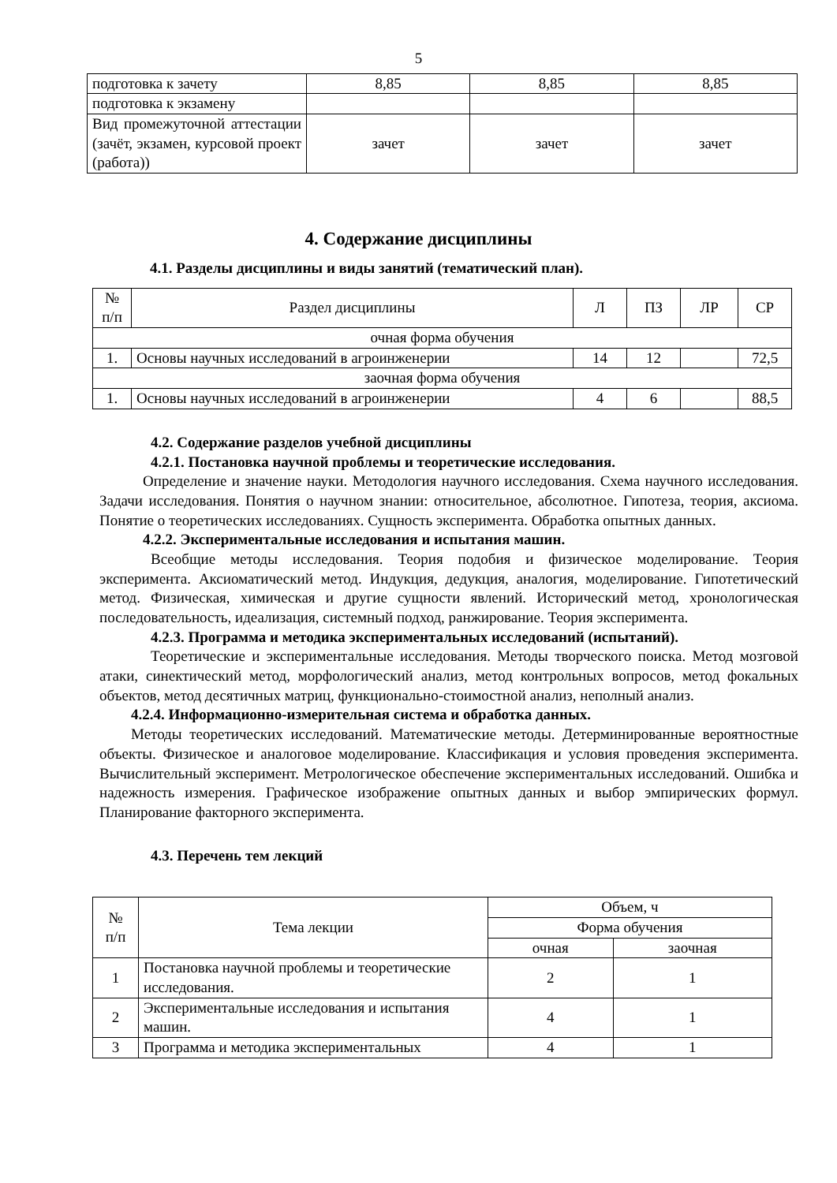5
| подготовка к зачету | 8,85 | 8,85 | 8,85 |
| подготовка к экзамену | | | |
| Вид промежуточной аттестации (зачёт, экзамен, курсовой проект (работа)) | зачет | зачет | зачет |
4. Содержание дисциплины
4.1. Разделы дисциплины и виды занятий (тематический план).
| № п/п | Раздел дисциплины | Л | ПЗ | ЛР | СР |
| --- | --- | --- | --- | --- | --- |
| очная форма обучения | | | | | |
| 1. | Основы научных исследований в агроинженерии | 14 | 12 | | 72,5 |
| заочная форма обучения | | | | | |
| 1. | Основы научных исследований в агроинженерии | 4 | 6 | | 88,5 |
4.2. Содержание разделов учебной дисциплины
4.2.1. Постановка научной проблемы и теоретические исследования.
Определение и значение науки. Методология научного исследования. Схема научного исследования. Задачи исследования. Понятия о научном знании: относительное, абсолютное. Гипотеза, теория, аксиома. Понятие о теоретических исследованиях. Сущность эксперимента. Обработка опытных данных.
4.2.2. Экспериментальные исследования и испытания машин.
Всеобщие методы исследования. Теория подобия и физическое моделирование. Теория эксперимента. Аксиоматический метод. Индукция, дедукция, аналогия, моделирование. Гипотетический метод. Физическая, химическая и другие сущности явлений. Исторический метод, хронологическая последовательность, идеализация, системный подход, ранжирование. Теория эксперимента.
4.2.3. Программа и методика экспериментальных исследований (испытаний).
Теоретические и экспериментальные исследования. Методы творческого поиска. Метод мозговой атаки, синектический метод, морфологический анализ, метод контрольных вопросов, метод фокальных объектов, метод десятичных матриц, функционально-стоимостной анализ, неполный анализ.
4.2.4. Информационно-измерительная система и обработка данных.
Методы теоретических исследований. Математические методы. Детерминированные вероятностные объекты. Физическое и аналоговое моделирование. Классификация и условия проведения эксперимента. Вычислительный эксперимент. Метрологическое обеспечение экспериментальных исследований. Ошибка и надежность измерения. Графическое изображение опытных данных и выбор эмпирических формул. Планирование факторного эксперимента.
4.3. Перечень тем лекций
| № п/п | Тема лекции | Объем, ч | |
| --- | --- | --- | --- |
| | | Форма обучения | |
| | | очная | заочная |
| 1 | Постановка научной проблемы и теоретические исследования. | 2 | 1 |
| 2 | Экспериментальные исследования и испытания машин. | 4 | 1 |
| 3 | Программа и методика экспериментальных | 4 | 1 |